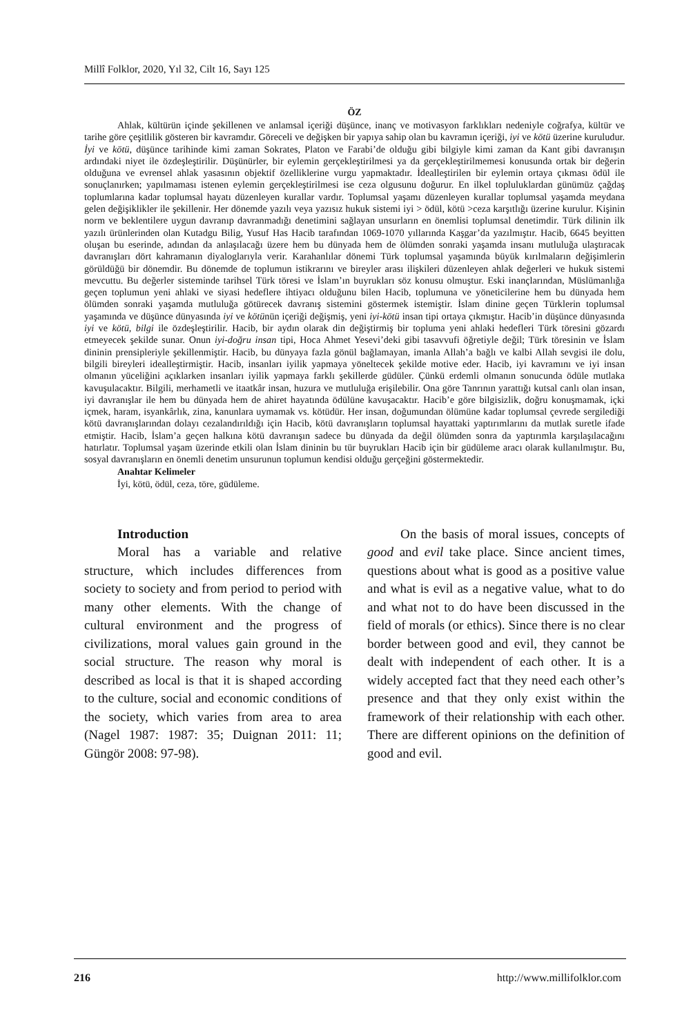Millî Folklor, 2020, Yıl 32, Cilt 16, Sayı 125
ÖZ
Ahlak, kültürün içinde şekillenen ve anlamsal içeriği düşünce, inanç ve motivasyon farklıkları nedeniyle coğrafya, kültür ve tarihe göre çeşitlilik gösteren bir kavramdır. Göreceli ve değişken bir yapıya sahip olan bu kavramın içeriği, iyi ve kötü üzerine kuruludur. İyi ve kötü, düşünce tarihinde kimi zaman Sokrates, Platon ve Farabi’de olduğu gibi bilgiyle kimi zaman da Kant gibi davranışın ardındaki niyet ile özdeşleştirilir. Düşünürler, bir eylemin gerçekleştirilmesi ya da gerçekleştirilmemesi konusunda ortak bir değerin olduğuna ve evrensel ahlak yasasının objektif özelliklerine vurgu yapmaktadır. İdealleştirilen bir eylemin ortaya çıkması ödül ile sonuçlanırken; yapılmaması istenen eylemin gerçekleştirilmesi ise ceza olgusunu doğurur. En ilkel topluluklardan günümüz çağdaş toplumlarına kadar toplumsal hayatı düzenleyen kurallar vardır. Toplumsal yaşamı düzenleyen kurallar toplumsal yaşamda meydana gelen değişiklikler ile şekillenir. Her dönemde yazılı veya yazısız hukuk sistemi iyi > ödül, kötü >ceza karşıtlığı üzerine kurulur. Kişinin norm ve beklentilere uygun davranıp davranmadığı denetimini sağlayan unsurların en önemlisi toplumsal denetimdir. Türk dilinin ilk yazılı ürünlerinden olan Kutadgu Bilig, Yusuf Has Hacib tarafından 1069-1070 yıllarında Kaşgar’da yazılmıştır. Hacib, 6645 beyitten oluşan bu eserinde, adından da anlaşılacağı üzere hem bu dünyada hem de ölümden sonraki yaşamda insanı mutluluğa ulaştıracak davranışları dört kahramanın diyaloglarıyla verir. Karahanlılar dönemi Türk toplumsal yaşamında büyük kırılmaların değişimlerin görüldüğü bir dönemdir. Bu dönemde de toplumun istikrarını ve bireyler arası ilişkileri düzenleyen ahlak değerleri ve hukuk sistemi mevcuttu. Bu değerler sisteminde tarihsel Türk töresi ve İslam’ın buyrukları söz konusu olmuştur. Eski inançlarından, Müslümanlığa geçen toplumun yeni ahlaki ve siyasi hedeflere ihtiyacı olduğunu bilen Hacib, toplumuna ve yöneticilerine hem bu dünyada hem ölümden sonraki yaşamda mutluluğa götürecek davranış sistemini göstermek istemiştir. İslam dinine geçen Türklerin toplumsal yaşamında ve düşünce dünyasında iyi ve kötünün içeriği değişmiş, yeni iyi-kötü insan tipi ortaya çıkmıştır. Hacib’in düşünce dünyasında iyi ve kötü, bilgi ile özdeşleştirilir. Hacib, bir aydın olarak din değiştirmiş bir topluma yeni ahlaki hedefleri Türk töresini gözardı etmeyecek şekilde sunar. Onun iyi-doğru insan tipi, Hoca Ahmet Yesevi’deki gibi tasavvufi öğretiyle değil; Türk töresinin ve İslam dininin prensipleriyle şekillenmiştir. Hacib, bu dünyaya fazla gönül bağlamayan, imanla Allah’a bağlı ve kalbi Allah sevgisi ile dolu, bilgili bireyleri idealleştirmiştir. Hacib, insanları iyilik yapmaya yöneltecek şekilde motive eder. Hacib, iyi kavramını ve iyi insan olmanın yüceliğini açıklarken insanları iyilik yapmaya farklı şekillerde güdüler. Çünkü erdemli olmanın sonucunda ödüle mutlaka kavuşulacaktır. Bilgili, merhametli ve itaatkâr insan, huzura ve mutluluğa erişilebilir. Ona göre Tanrının yarattığı kutsal canlı olan insan, iyi davranışlar ile hem bu dünyada hem de ahiret hayatında ödülüne kavuşacaktır. Hacib’e göre bilgisizlik, doğru konuşmamak, içki içmek, haram, isyankârlık, zina, kanunlara uymamak vs. kötüdür. Her insan, doğumundan ölümüne kadar toplumsal çevrede sergilediği kötü davranışlarından dolayı cezalandırıldığı için Hacib, kötü davranışların toplumsal hayattaki yaptırımlarını da mutlak suretle ifade etmiştir. Hacib, İslam’a geçen halkına kötü davranışın sadece bu dünyada da değil ölümden sonra da yaptırımla karşılaşılacağını hatırlatır. Toplumsal yaşam üzerinde etkili olan İslam dininin bu tür buyrukları Hacib için bir güdüleme aracı olarak kullanılmıştır. Bu, sosyal davranışların en önemli denetim unsurunun toplumun kendisi olduğu gerçeğini göstermektedir.
Anahtar Kelimeler
İyi, kötü, ödül, ceza, töre, güdüleme.
Introduction
Moral has a variable and relative structure, which includes differences from society to society and from period to period with many other elements. With the change of cultural environment and the progress of civilizations, moral values gain ground in the social structure. The reason why moral is described as local is that it is shaped according to the culture, social and economic conditions of the society, which varies from area to area (Nagel 1987: 1987: 35; Duignan 2011: 11; Güngör 2008: 97-98).
On the basis of moral issues, concepts of good and evil take place. Since ancient times, questions about what is good as a positive value and what is evil as a negative value, what to do and what not to do have been discussed in the field of morals (or ethics). Since there is no clear border between good and evil, they cannot be dealt with independent of each other. It is a widely accepted fact that they need each other’s presence and that they only exist within the framework of their relationship with each other. There are different opinions on the definition of good and evil.
216 http://www.millifolklor.com